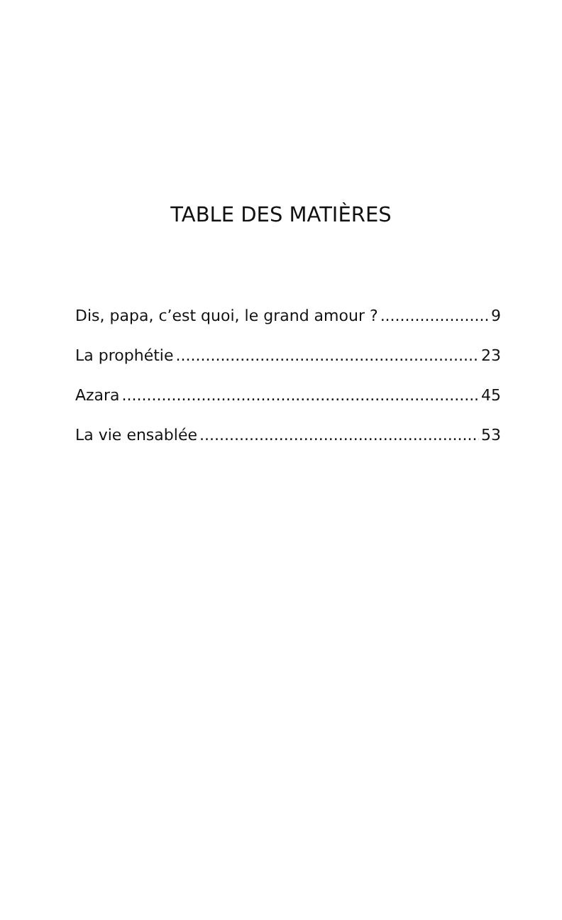TABLE DES MATIÈRES
Dis, papa, c’est quoi, le grand amour ? 9
La prophétie 23
Azara 45
La vie ensablée 53